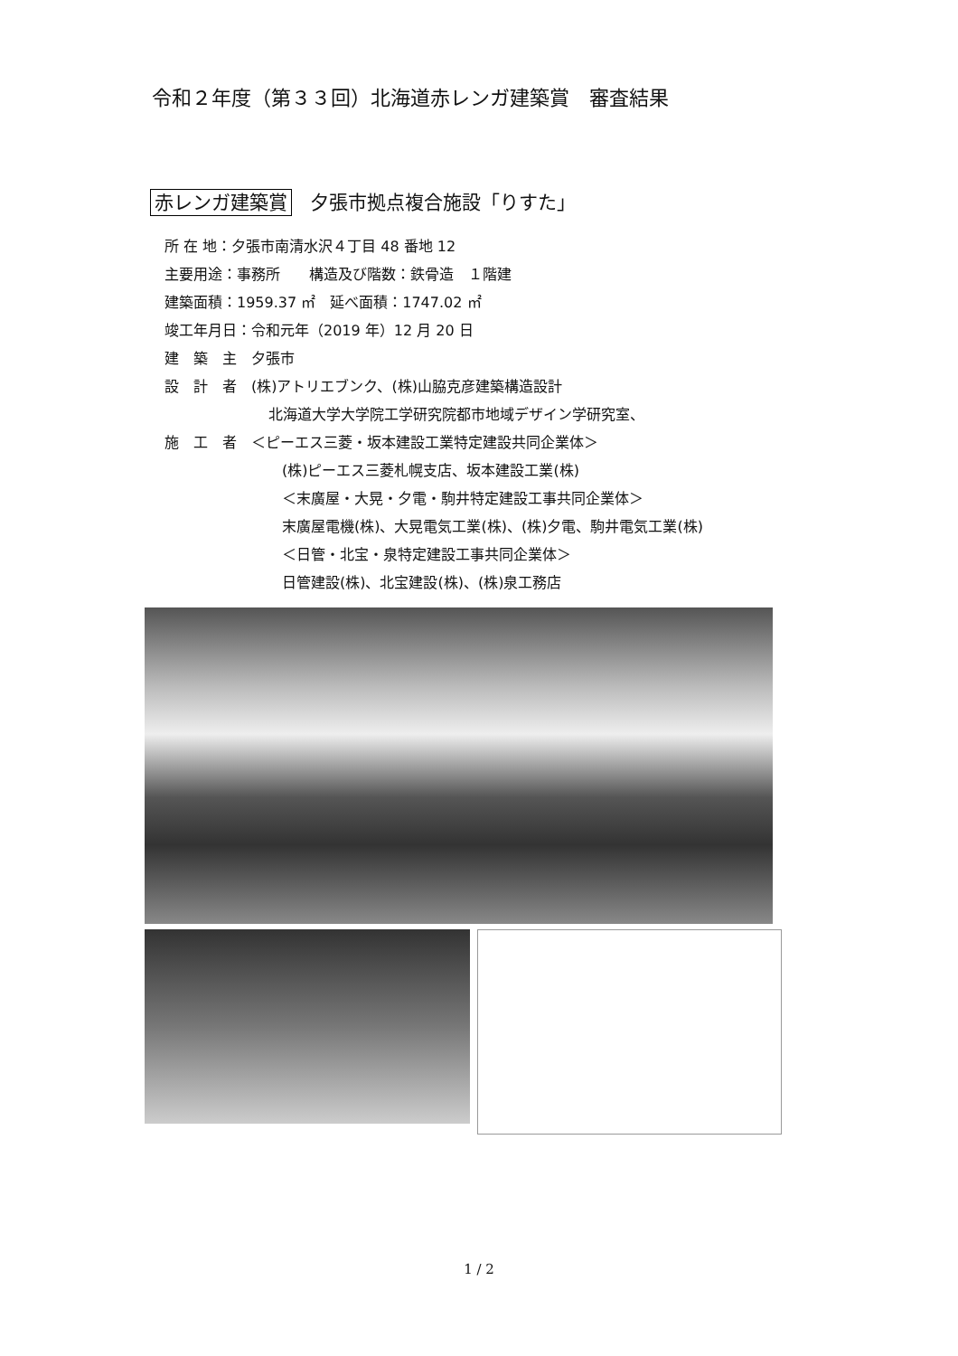令和２年度（第３３回）北海道赤レンガ建築賞　審査結果
赤レンガ建築賞 夕張市拠点複合施設「りすた」
所 在 地：夕張市南清水沢４丁目 48 番地 12
主要用途：事務所　　構造及び階数：鉄骨造　１階建
建築面積：1959.37 ㎡　延べ面積：1747.02 ㎡
竣工年月日：令和元年（2019 年）12 月 20 日
建　築　主　夕張市
設　計　者　(株)アトリエブンク、(株)山脇克彦建築構造設計
北海道大学大学院工学研究院都市地域デザイン学研究室、
施　工　者　＜ピーエス三菱・坂本建設工業特定建設共同企業体＞
(株)ピーエス三菱札幌支店、坂本建設工業(株)
＜末廣屋・大晃・夕電・駒井特定建設工事共同企業体＞
末廣屋電機(株)、大晃電気工業(株)、(株)夕電、駒井電気工業(株)
＜日管・北宝・泉特定建設工事共同企業体＞
日管建設(株)、北宝建設(株)、(株)泉工務店
1 / 2